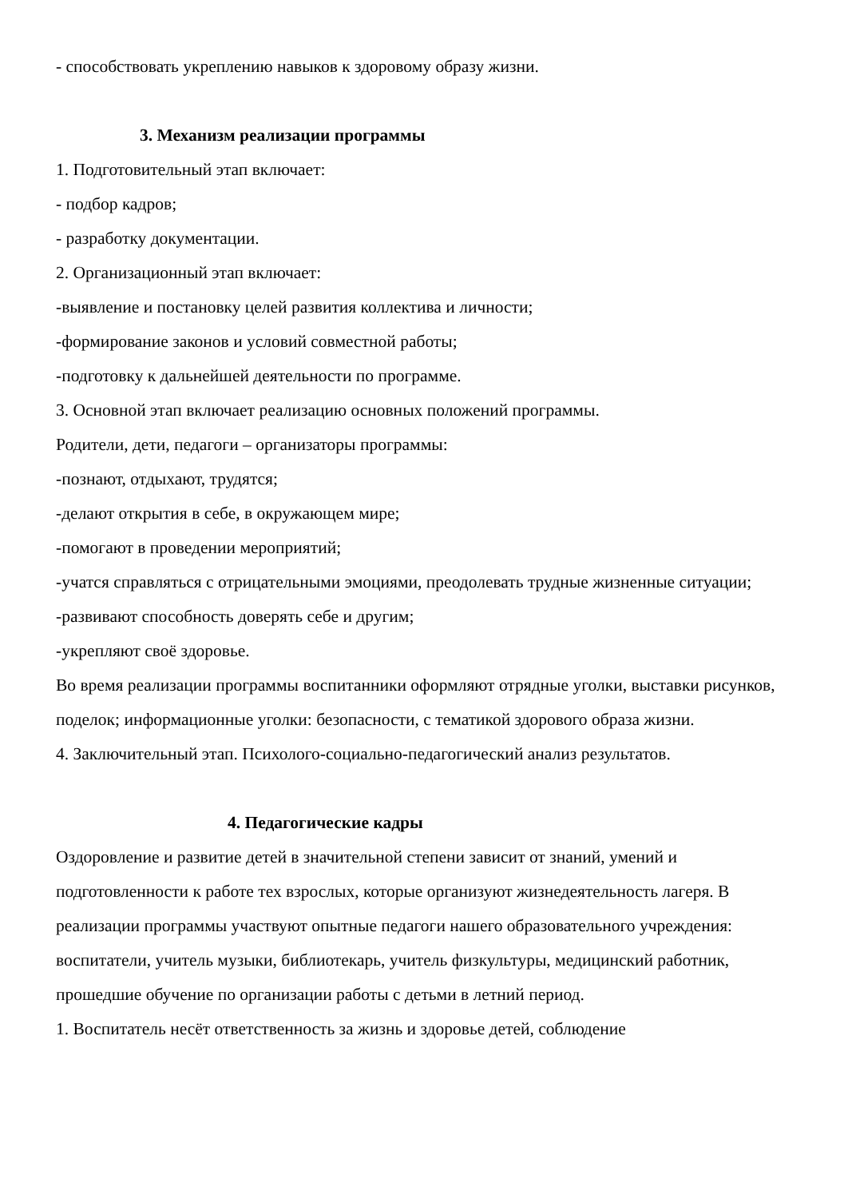- способствовать укреплению навыков к здоровому образу жизни.
3. Механизм реализации программы
1. Подготовительный этап включает:
- подбор кадров;
- разработку документации.
2. Организационный этап включает:
-выявление и постановку целей развития коллектива и личности;
-формирование законов и условий совместной работы;
-подготовку к дальнейшей деятельности по программе.
3. Основной этап включает реализацию основных положений программы.
Родители, дети, педагоги – организаторы программы:
-познают, отдыхают, трудятся;
-делают открытия в себе, в окружающем мире;
-помогают в проведении мероприятий;
-учатся справляться с отрицательными эмоциями, преодолевать трудные жизненные ситуации;
-развивают способность доверять себе и другим;
-укрепляют своё здоровье.
Во время реализации программы воспитанники оформляют отрядные уголки, выставки рисунков, поделок; информационные уголки: безопасности, с тематикой здорового образа жизни.
4. Заключительный этап. Психолого-социально-педагогический анализ результатов.
4. Педагогические кадры
Оздоровление и развитие детей в значительной степени зависит от знаний, умений и подготовленности к работе тех взрослых, которые организуют жизнедеятельность лагеря. В реализации программы участвуют опытные педагоги нашего образовательного учреждения: воспитатели, учитель музыки, библиотекарь, учитель физкультуры, медицинский работник, прошедшие обучение по организации работы с детьми в летний период.
1. Воспитатель несёт ответственность за жизнь и здоровье детей, соблюдение